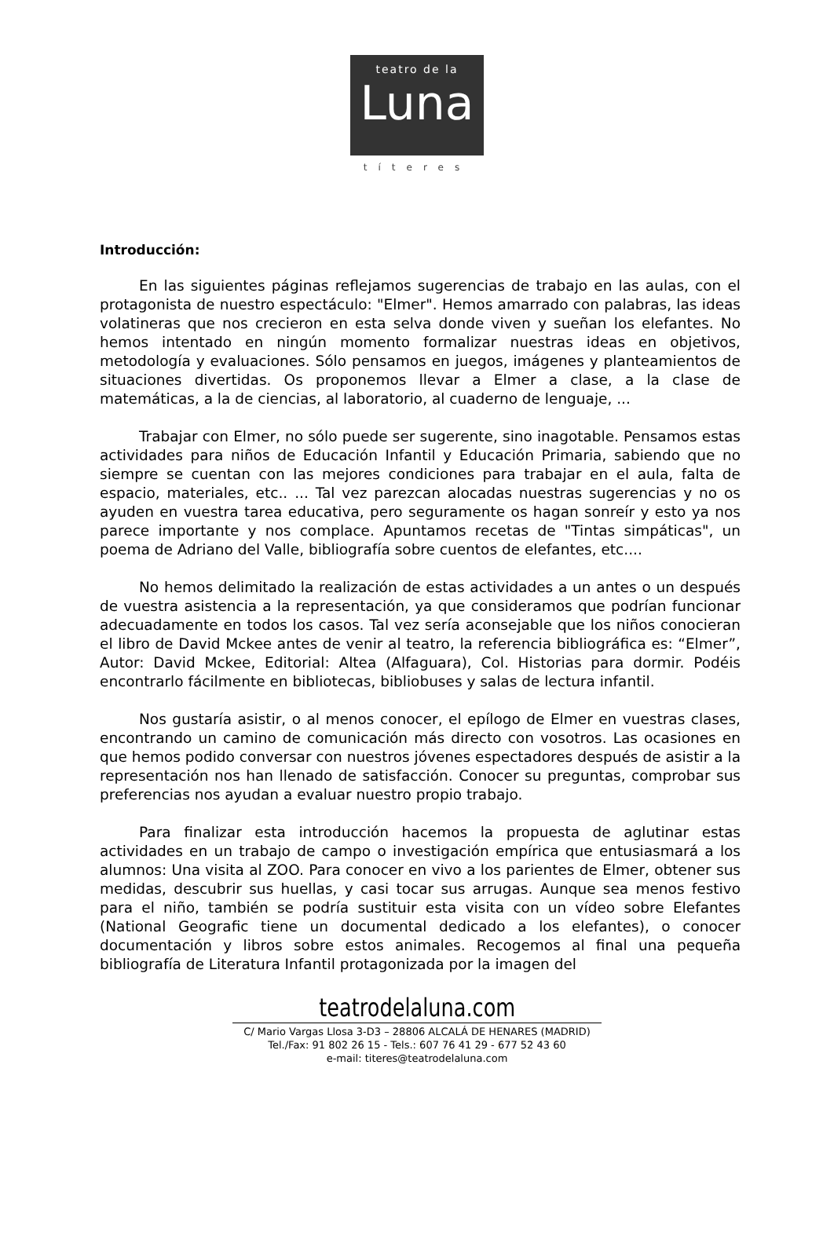teatro de la
Luna
títeres
Introducción:
En las siguientes páginas reflejamos sugerencias de trabajo en las aulas, con el protagonista de nuestro espectáculo: "Elmer". Hemos amarrado con palabras, las ideas volatineras que nos crecieron en esta selva donde viven y sueñan los elefantes. No hemos intentado en ningún momento formalizar nuestras ideas en objetivos, metodología y evaluaciones. Sólo pensamos en juegos, imágenes y planteamientos de situaciones divertidas. Os proponemos llevar a Elmer a clase, a la clase de matemáticas, a la de ciencias, al laboratorio, al cuaderno de lenguaje, ...
Trabajar con Elmer, no sólo puede ser sugerente, sino inagotable. Pensamos estas actividades para niños de Educación Infantil y Educación Primaria, sabiendo que no siempre se cuentan con las mejores condiciones para trabajar en el aula, falta de espacio, materiales, etc.. ... Tal vez parezcan alocadas nuestras sugerencias y no os ayuden en vuestra tarea educativa, pero seguramente os hagan sonreír y esto ya nos parece importante y nos complace. Apuntamos recetas de "Tintas simpáticas", un poema de Adriano del Valle, bibliografía sobre cuentos de elefantes, etc....
No hemos delimitado la realización de estas actividades a un antes o un después de vuestra asistencia a la representación, ya que consideramos que podrían funcionar adecuadamente en todos los casos. Tal vez sería aconsejable que los niños conocieran el libro de David Mckee antes de venir al teatro, la referencia bibliográfica es: “Elmer”, Autor: David Mckee, Editorial: Altea (Alfaguara), Col. Historias para dormir. Podéis encontrarlo fácilmente en bibliotecas, bibliobuses y salas de lectura infantil.
Nos gustaría asistir, o al menos conocer, el epílogo de Elmer en vuestras clases, encontrando un camino de comunicación más directo con vosotros. Las ocasiones en que hemos podido conversar con nuestros jóvenes espectadores después de asistir a la representación nos han llenado de satisfacción. Conocer su preguntas, comprobar sus preferencias nos ayudan a evaluar nuestro propio trabajo.
Para finalizar esta introducción hacemos la propuesta de aglutinar estas actividades en un trabajo de campo o investigación empírica que entusiasmará a los alumnos: Una visita al ZOO. Para conocer en vivo a los parientes de Elmer, obtener sus medidas, descubrir sus huellas, y casi tocar sus arrugas. Aunque sea menos festivo para el niño, también se podría sustituir esta visita con un vídeo sobre Elefantes (National Geografic tiene un documental dedicado a los elefantes), o conocer documentación y libros sobre estos animales. Recogemos al final una pequeña bibliografía de Literatura Infantil protagonizada por la imagen del
teatrodelaluna.com
C/ Mario Vargas Llosa 3-D3 – 28806 ALCALÁ DE HENARES (MADRID)
Tel./Fax: 91 802 26 15 - Tels.: 607 76 41 29 - 677 52 43 60
e-mail: titeres@teatrodelaluna.com